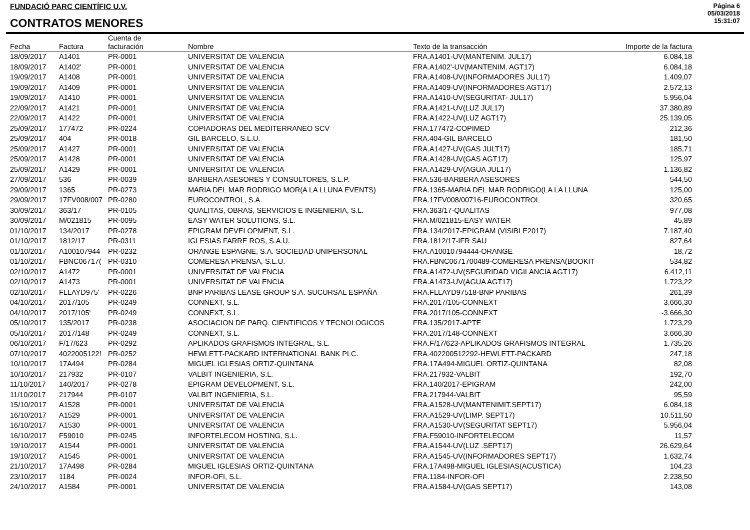FUNDACIÓ PARC CIENTÍFIC U.V.
CONTRATOS MENORES
Página 6
05/03/2018
15:31:07
| Fecha | Factura | Cuenta de facturación | Nombre | Texto de la transacción | Importe de la factura |
| --- | --- | --- | --- | --- | --- |
| 18/09/2017 | A1401 | PR-0001 | UNIVERSITAT DE VALENCIA | FRA.A1401-UV(MANTENIM. JUL17) | 6.084,18 |
| 18/09/2017 | A1402' | PR-0001 | UNIVERSITAT DE VALENCIA | FRA.A1402'-UV(MANTENIM. AGT17) | 6.084,18 |
| 19/09/2017 | A1408 | PR-0001 | UNIVERSITAT DE VALENCIA | FRA.A1408-UV(INFORMADORES JUL17) | 1.409,07 |
| 19/09/2017 | A1409 | PR-0001 | UNIVERSITAT DE VALENCIA | FRA.A1409-UV(INFORMADORES AGT17) | 2.572,13 |
| 19/09/2017 | A1410 | PR-0001 | UNIVERSITAT DE VALENCIA | FRA.A1410-UV(SEGURITAT- JUL17) | 5.956,04 |
| 22/09/2017 | A1421 | PR-0001 | UNIVERSITAT DE VALENCIA | FRA.A1421-UV(LUZ JUL17) | 37.380,89 |
| 22/09/2017 | A1422 | PR-0001 | UNIVERSITAT DE VALENCIA | FRA.A1422-UV(LUZ AGT17) | 25.139,05 |
| 25/09/2017 | 177472 | PR-0224 | COPIADORAS DEL MEDITERRANEO SCV | FRA.177472-COPIMED | 212,36 |
| 25/09/2017 | 404 | PR-0018 | GIL BARCELO, S.L.U. | FRA.404-GIL BARCELO | 181,50 |
| 25/09/2017 | A1427 | PR-0001 | UNIVERSITAT DE VALENCIA | FRA.A1427-UV(GAS JULT17) | 185,71 |
| 25/09/2017 | A1428 | PR-0001 | UNIVERSITAT DE VALENCIA | FRA.A1428-UV(GAS AGT17) | 125,97 |
| 25/09/2017 | A1429 | PR-0001 | UNIVERSITAT DE VALENCIA | FRA.A1429-UV(AGUA JUL17) | 1.136,82 |
| 27/09/2017 | 536 | PR-0039 | BARBERA ASESORES Y CONSULTORES, S.L.P. | FRA.536-BARBERA ASESORES | 544,50 |
| 29/09/2017 | 1365 | PR-0273 | MARIA DEL MAR RODRIGO MOR(A LA LLUNA EVENTS) | FRA.1365-MARIA DEL MAR RODRIGO(LA LA LLUNA | 125,00 |
| 29/09/2017 | 17FV008/007 | PR-0280 | EUROCONTROL, S.A. | FRA.17FV008/00716-EUROCONTROL | 320,65 |
| 30/09/2017 | 363/17 | PR-0105 | QUALITAS, OBRAS, SERVICIOS E INGENIERIA, S.L. | FRA.363/17-QUALITAS | 977,08 |
| 30/09/2017 | M/021815 | PR-0095 | EASY WATER SOLUTIONS, S.L. | FRA.M/021815-EASY WATER | 45,89 |
| 01/10/2017 | 134/2017 | PR-0278 | EPIGRAM DEVELOPMENT, S.L. | FRA.134/2017-EPIGRAM (VISIBLE2017) | 7.187,40 |
| 01/10/2017 | 1812/17 | PR-0311 | IGLESIAS FARRE ROS, S.A.U. | FRA.1812/17-IFR SAU | 827,64 |
| 01/10/2017 | A100107944 | PR-0232 | ORANGE ESPAGNE, S.A. SOCIEDAD UNIPERSONAL | FRA.A10010794444-ORANGE | 18,72 |
| 01/10/2017 | FBNC06717( | PR-0310 | COMERESA PRENSA, S.L.U. | FRA.FBNC0671700489-COMERESA PRENSA(BOOKIT | 534,82 |
| 02/10/2017 | A1472 | PR-0001 | UNIVERSITAT DE VALENCIA | FRA.A1472-UV(SEGURIDAD VIGILANCIA AGT17) | 6.412,11 |
| 02/10/2017 | A1473 | PR-0001 | UNIVERSITAT DE VALENCIA | FRA.A1473-UV(AGUA AGT17) | 1.723,22 |
| 02/10/2017 | FLLAYD975' | PR-0226 | BNP PARIBAS LEASE GROUP S.A. SUCURSAL ESPAÑA | FRA.FLLAYD97518-BNP PARIBAS | 261,39 |
| 04/10/2017 | 2017/105 | PR-0249 | CONNEXT, S.L. | FRA.2017/105-CONNEXT | 3.666,30 |
| 04/10/2017 | 2017/105' | PR-0249 | CONNEXT, S.L. | FRA.2017/105-CONNEXT | -3.666,30 |
| 05/10/2017 | 135/2017 | PR-0238 | ASOCIACION DE PARQ. CIENTIFICOS Y TECNOLOGICOS | FRA.135/2017-APTE | 1.723,29 |
| 05/10/2017 | 2017/148 | PR-0249 | CONNEXT, S.L. | FRA.2017/148-CONNEXT | 3.666,30 |
| 06/10/2017 | F/17/623 | PR-0292 | APLIKADOS GRAFISMOS INTEGRAL, S.L. | FRA.F/17/623-APLIKADOS GRAFISMOS INTEGRAL | 1.735,26 |
| 07/10/2017 | 4022005122! | PR-0252 | HEWLETT-PACKARD INTERNATIONAL BANK PLC. | FRA.402200512292-HEWLETT-PACKARD | 247,18 |
| 10/10/2017 | 17A494 | PR-0284 | MIGUEL IGLESIAS ORTIZ-QUINTANA | FRA.17A494-MIGUEL ORTIZ-QUINTANA | 82,08 |
| 10/10/2017 | 217932 | PR-0107 | VALBIT INGENIERIA, S.L. | FRA.217932-VALBIT | 192,70 |
| 11/10/2017 | 140/2017 | PR-0278 | EPIGRAM DEVELOPMENT, S.L. | FRA.140/2017-EPIGRAM | 242,00 |
| 11/10/2017 | 217944 | PR-0107 | VALBIT INGENIERIA, S.L. | FRA.217944-VALBIT | 95,59 |
| 15/10/2017 | A1528 | PR-0001 | UNIVERSITAT DE VALENCIA | FRA.A1528-UV(MANTENIMIT.SEPT17) | 6.084,18 |
| 16/10/2017 | A1529 | PR-0001 | UNIVERSITAT DE VALENCIA | FRA.A1529-UV(LIMP. SEPT17) | 10.511,50 |
| 16/10/2017 | A1530 | PR-0001 | UNIVERSITAT DE VALENCIA | FRA.A1530-UV(SEGURITAT SEPT17) | 5.956,04 |
| 16/10/2017 | F59010 | PR-0245 | INFORTELECOM HOSTING, S.L. | FRA.F59010-INFORTELECOM | 11,57 |
| 19/10/2017 | A1544 | PR-0001 | UNIVERSITAT DE VALENCIA | FRA.A1544-UV(LUZ .SEPT17) | 26.629,64 |
| 19/10/2017 | A1545 | PR-0001 | UNIVERSITAT DE VALENCIA | FRA.A1545-UV(INFORMADORES SEPT17) | 1.632,74 |
| 21/10/2017 | 17A498 | PR-0284 | MIGUEL IGLESIAS ORTIZ-QUINTANA | FRA.17A498-MIGUEL IGLESIAS(ACUSTICA) | 104,23 |
| 23/10/2017 | 1184 | PR-0024 | INFOR-OFI, S.L. | FRA.1184-INFOR-OFI | 2.238,50 |
| 24/10/2017 | A1584 | PR-0001 | UNIVERSITAT DE VALENCIA | FRA.A1584-UV(GAS SEPT17) | 143,08 |